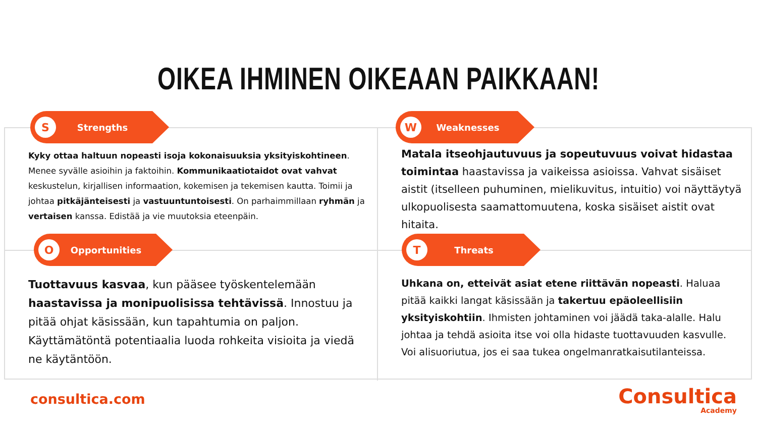OIKEA IHMINEN OIKEAAN PAIKKAAN!
S
Strengths
Kyky ottaa haltuun nopeasti isoja kokonaisuuksia yksityiskohtineen. Menee syvälle asioihin ja faktoihin. Kommunikaatiotaidot ovat vahvat keskustelun, kirjallisen informaation, kokemisen ja tekemisen kautta. Toimii ja johtaa pitkäjänteisesti ja vastuuntuntoisesti. On parhaimmillaan ryhmän ja vertaisen kanssa. Edistää ja vie muutoksia eteenpäin.
W
Weaknesses
Matala itseohjautuvuus ja sopeutuvuus voivat hidastaa toimintaa haastavissa ja vaikeissa asioissa. Vahvat sisäiset aistit (itselleen puhuminen, mielikuvitus, intuitio) voi näyttäytyä ulkopuolisesta saamattomuutena, koska sisäiset aistit ovat hitaita.
O
Opportunities
Tuottavuus kasvaa, kun pääsee työskentelemään haastavissa ja monipuolisissa tehtävissä. Innostuu ja pitää ohjat käsissään, kun tapahtumia on paljon. Käyttämätöntä potentiaalia luoda rohkeita visioita ja viedä ne käytäntöön.
T
Threats
Uhkana on, etteivät asiat etene riittävän nopeasti. Haluaa pitää kaikki langat käsissään ja takertuu epäoleellisiin yksityiskohtiin. Ihmisten johtaminen voi jäädä taka-alalle. Halu johtaa ja tehdä asioita itse voi olla hidaste tuottavuuden kasvulle. Voi alisuoriutua, jos ei saa tukea ongelmanratkaisutilanteissa.
consultica.com
Consultica
Academy